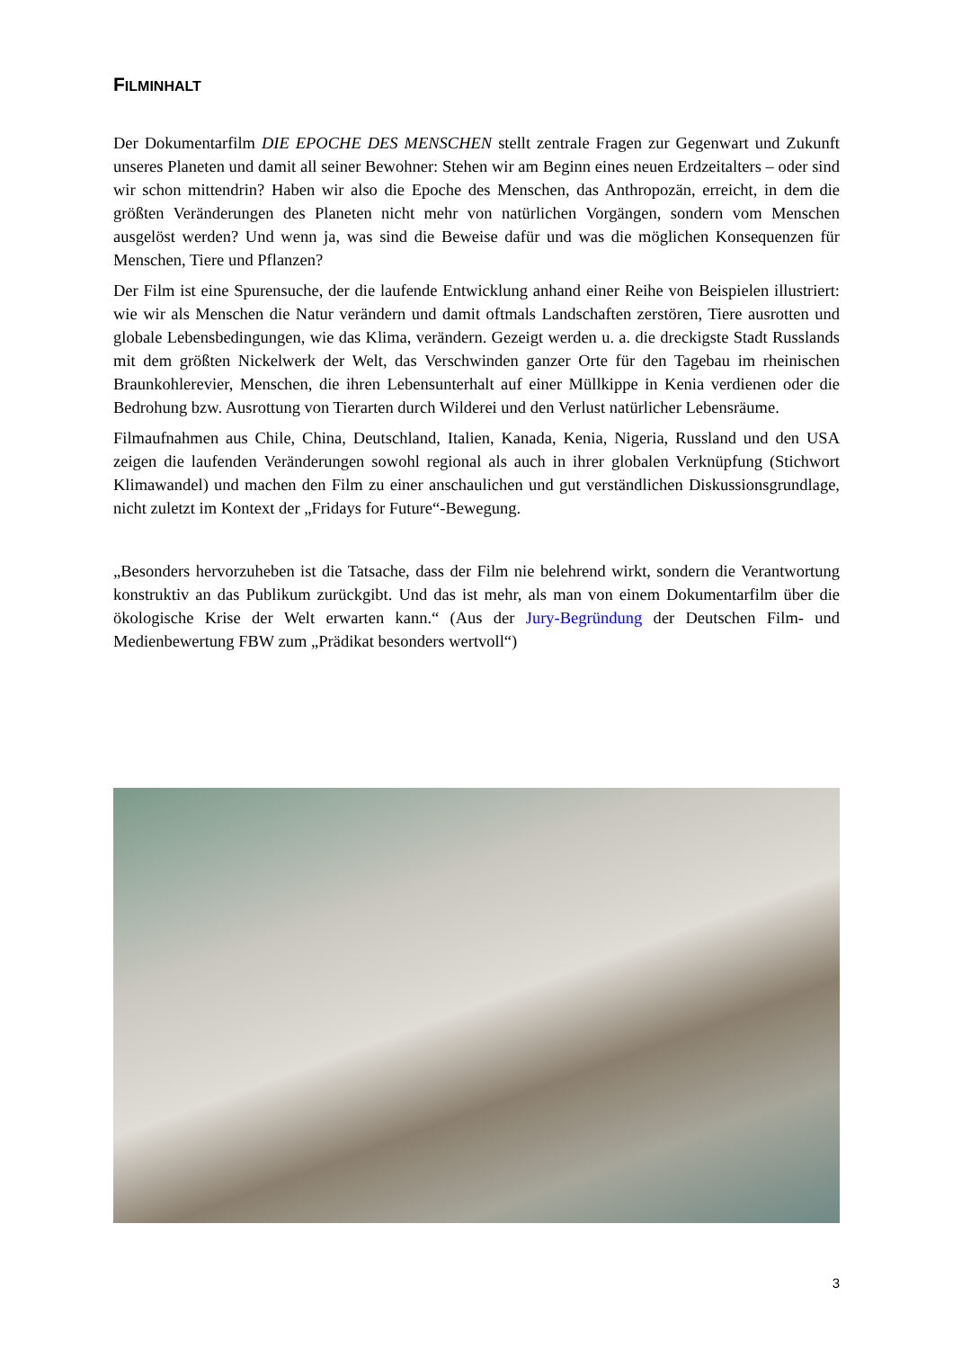FILMINHALT
Der Dokumentarfilm DIE EPOCHE DES MENSCHEN stellt zentrale Fragen zur Gegenwart und Zukunft unseres Planeten und damit all seiner Bewohner: Stehen wir am Beginn eines neuen Erdzeitalters – oder sind wir schon mittendrin? Haben wir also die Epoche des Menschen, das Anthropozän, erreicht, in dem die größten Veränderungen des Planeten nicht mehr von natürlichen Vorgängen, sondern vom Menschen ausgelöst werden? Und wenn ja, was sind die Beweise dafür und was die möglichen Konsequenzen für Menschen, Tiere und Pflanzen?
Der Film ist eine Spurensuche, der die laufende Entwicklung anhand einer Reihe von Beispielen illustriert: wie wir als Menschen die Natur verändern und damit oftmals Landschaften zerstören, Tiere ausrotten und globale Lebensbedingungen, wie das Klima, verändern. Gezeigt werden u. a. die dreckigste Stadt Russlands mit dem größten Nickelwerk der Welt, das Verschwinden ganzer Orte für den Tagebau im rheinischen Braunkohlerevier, Menschen, die ihren Lebensunterhalt auf einer Müllkippe in Kenia verdienen oder die Bedrohung bzw. Ausrottung von Tierarten durch Wilderei und den Verlust natürlicher Lebensräume.
Filmaufnahmen aus Chile, China, Deutschland, Italien, Kanada, Kenia, Nigeria, Russland und den USA zeigen die laufenden Veränderungen sowohl regional als auch in ihrer globalen Verknüpfung (Stichwort Klimawandel) und machen den Film zu einer anschaulichen und gut verständlichen Diskussionsgrundlage, nicht zuletzt im Kontext der „Fridays for Future“-Bewegung.
„Besonders hervorzuheben ist die Tatsache, dass der Film nie belehrend wirkt, sondern die Verantwortung konstruktiv an das Publikum zurückgibt. Und das ist mehr, als man von einem Dokumentarfilm über die ökologische Krise der Welt erwarten kann.“ (Aus der Jury-Begründung der Deutschen Film- und Medienbewertung FBW zum „Prädikat besonders wertvoll“)
3